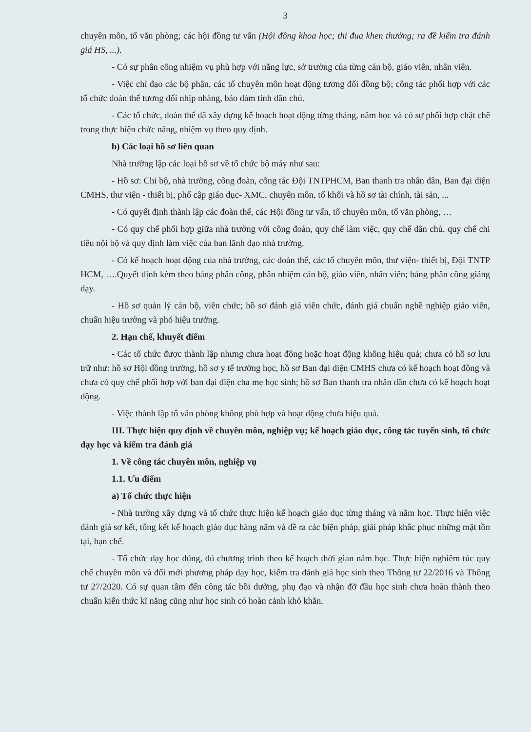3
chuyên môn, tổ văn phòng; các hội đồng tư vấn (Hội đồng khoa học; thi đua khen thưởng; ra đề kiểm tra đánh giá HS, ...).
- Có sự phân công nhiệm vụ phù hợp với năng lực, sở trường của từng cán bộ, giáo viên, nhân viên.
- Việc chỉ đạo các bộ phận, các tổ chuyên môn hoạt động tương đối đồng bộ; công tác phối hợp với các tổ chức đoàn thể tương đối nhịp nhàng, bảo đảm tính dân chủ.
- Các tổ chức, đoàn thể đã xây dựng kế hoạch hoạt động từng tháng, năm học và có sự phối hợp chặt chẽ trong thực hiện chức năng, nhiệm vụ theo quy định.
b) Các loại hồ sơ liên quan
Nhà trường lập các loại hồ sơ về tổ chức bộ máy như sau:
- Hồ sơ: Chi bộ, nhà trường, công đoàn, công tác Đội TNTPHCM, Ban thanh tra nhân dân, Ban đại diện CMHS, thư viện - thiết bị, phổ cập giáo dục- XMC, chuyên môn, tổ khối và hồ sơ tài chính, tài sản, ...
- Có quyết định thành lập các đoàn thể, các Hội đồng tư vấn, tổ chuyên môn, tổ văn phòng, …
- Có quy chế phối hợp giữa nhà trường với công đoàn, quy chế làm việc, quy chế dân chủ, quy chế chi tiêu nội bộ và quy định làm việc của ban lãnh đạo nhà trường.
- Có kế hoạch hoạt động của nhà trường, các đoàn thể, các tổ chuyên môn, thư viện- thiết bị, Đội TNTP HCM, ….Quyết định kèm theo bảng phân công, phân nhiệm cán bộ, giáo viên, nhân viên; bảng phân công giảng dạy.
- Hồ sơ quản lý cán bộ, viên chức; hồ sơ đánh giá viên chức, đánh giá chuẩn nghề nghiệp giáo viên, chuẩn hiệu trưởng và phó hiệu trưởng.
2. Hạn chế, khuyết điểm
- Các tổ chức được thành lập nhưng chưa hoạt động hoặc hoạt động không hiệu quả; chưa có hồ sơ lưu trữ như: hồ sơ Hội đồng trường, hồ sơ y tế trường học, hồ sơ Ban đại diện CMHS chưa có kế hoạch hoạt động và chưa có quy chế phối hợp với ban đại diện cha mẹ học sinh; hồ sơ Ban thanh tra nhân dân chưa có kế hoạch hoạt động.
- Việc thành lập tổ văn phòng không phù hợp và hoạt động chưa hiệu quả.
III. Thực hiện quy định về chuyên môn, nghiệp vụ; kế hoạch giáo dục, công tác tuyển sinh, tổ chức dạy học và kiểm tra đánh giá
1. Về công tác chuyên môn, nghiệp vụ
1.1. Ưu điểm
a) Tổ chức thực hiện
- Nhà trường xây dựng và tổ chức thực hiện kế hoạch giáo dục từng tháng và năm học. Thực hiện việc đánh giá sơ kết, tổng kết kế hoạch giáo dục hàng năm và đề ra các biện pháp, giải pháp khắc phục những mặt tồn tại, hạn chế.
- Tổ chức dạy học đúng, đủ chương trình theo kế hoạch thời gian năm học. Thực hiện nghiêm túc quy chế chuyên môn và đổi mới phương pháp dạy học, kiểm tra đánh giá học sinh theo Thông tư 22/2016 và Thông tư 27/2020. Có sự quan tâm đến công tác bồi dưỡng, phụ đạo và nhận đỡ đầu học sinh chưa hoàn thành theo chuẩn kiến thức kĩ năng cũng như học sinh có hoàn cảnh khó khăn.